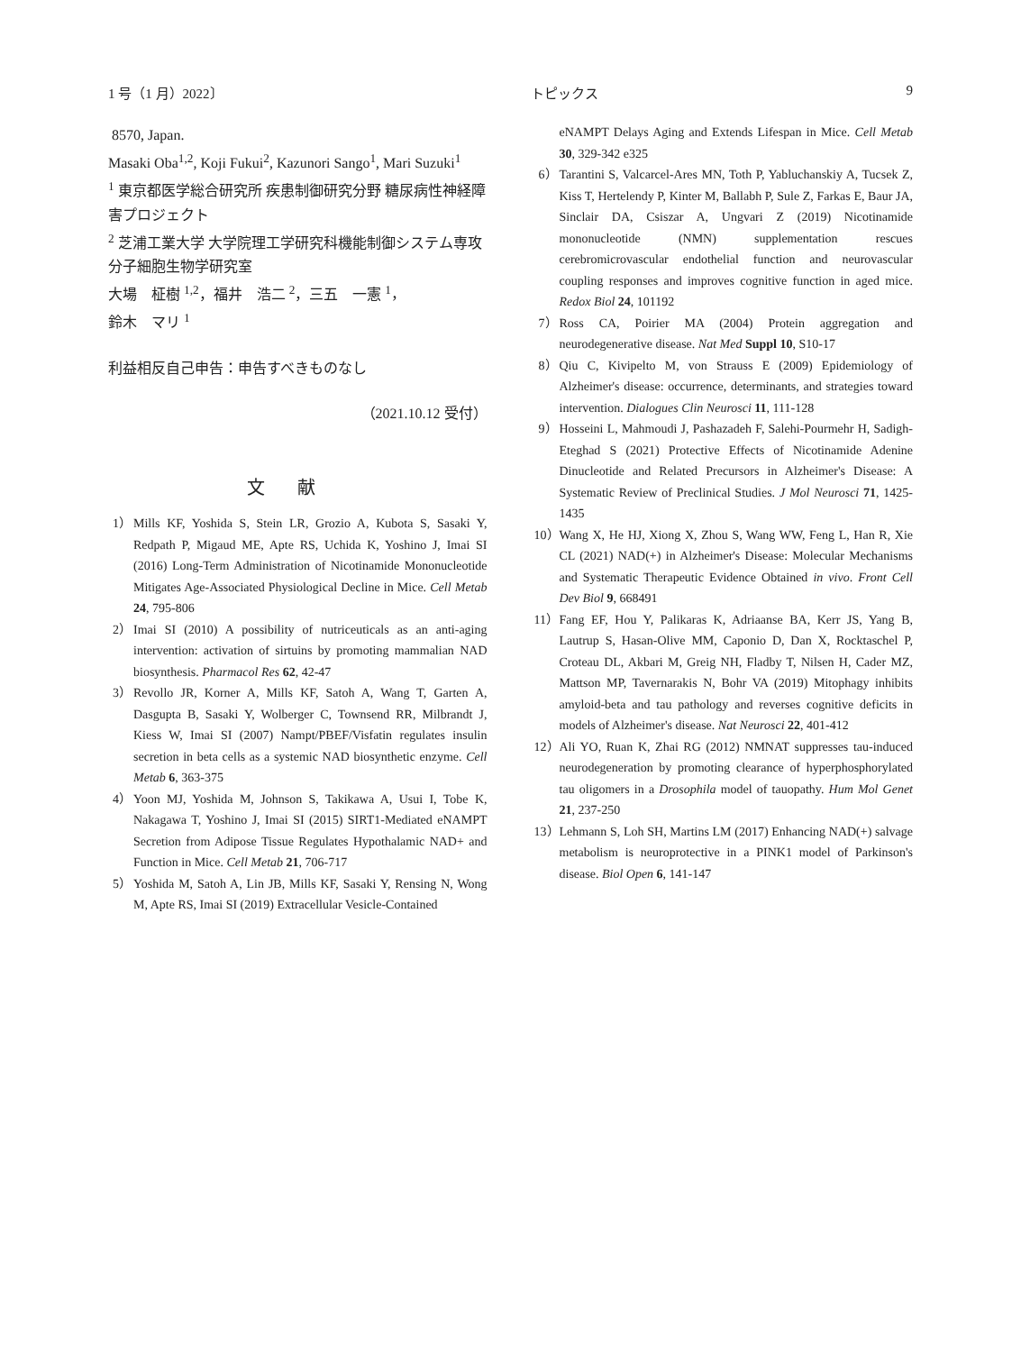1 号（1 月）2022〕 トピックス 9
8570, Japan.
Masaki Oba<sup>1,2</sup>, Koji Fukui<sup>2</sup>, Kazunori Sango<sup>1</sup>, Mari Suzuki<sup>1</sup>
<sup>1</sup> 東京都医学総合研究所 疾患制御研究分野 糖尿病性神経障害プロジェクト
<sup>2</sup> 芝浦工業大学 大学院理工学研究科機能制御システム専攻 分子細胞生物学研究室
大場　柾樹 <sup>1,2</sup>，福井　浩二 <sup>2</sup>，三五　一憲 <sup>1</sup>，
鈴木　マリ <sup>1</sup>
利益相反自己申告：申告すべきものなし
（2021.10.12 受付）
文献
1） Mills KF, Yoshida S, Stein LR, Grozio A, Kubota S, Sasaki Y, Redpath P, Migaud ME, Apte RS, Uchida K, Yoshino J, Imai SI (2016) Long-Term Administration of Nicotinamide Mononucleotide Mitigates Age-Associated Physiological Decline in Mice. Cell Metab 24, 795-806
2） Imai SI (2010) A possibility of nutriceuticals as an anti-aging intervention: activation of sirtuins by promoting mammalian NAD biosynthesis. Pharmacol Res 62, 42-47
3） Revollo JR, Korner A, Mills KF, Satoh A, Wang T, Garten A, Dasgupta B, Sasaki Y, Wolberger C, Townsend RR, Milbrandt J, Kiess W, Imai SI (2007) Nampt/PBEF/Visfatin regulates insulin secretion in beta cells as a systemic NAD biosynthetic enzyme. Cell Metab 6, 363-375
4） Yoon MJ, Yoshida M, Johnson S, Takikawa A, Usui I, Tobe K, Nakagawa T, Yoshino J, Imai SI (2015) SIRT1-Mediated eNAMPT Secretion from Adipose Tissue Regulates Hypothalamic NAD+ and Function in Mice. Cell Metab 21, 706-717
5） Yoshida M, Satoh A, Lin JB, Mills KF, Sasaki Y, Rensing N, Wong M, Apte RS, Imai SI (2019) Extracellular Vesicle-Contained
eNAMPT Delays Aging and Extends Lifespan in Mice. Cell Metab 30, 329-342 e325
6） Tarantini S, Valcarcel-Ares MN, Toth P, Yabluchanskiy A, Tucsek Z, Kiss T, Hertelendy P, Kinter M, Ballabh P, Sule Z, Farkas E, Baur JA, Sinclair DA, Csiszar A, Ungvari Z (2019) Nicotinamide mononucleotide (NMN) supplementation rescues cerebromicrovascular endothelial function and neurovascular coupling responses and improves cognitive function in aged mice. Redox Biol 24, 101192
7） Ross CA, Poirier MA (2004) Protein aggregation and neurodegenerative disease. Nat Med Suppl 10, S10-17
8） Qiu C, Kivipelto M, von Strauss E (2009) Epidemiology of Alzheimer's disease: occurrence, determinants, and strategies toward intervention. Dialogues Clin Neurosci 11, 111-128
9） Hosseini L, Mahmoudi J, Pashazadeh F, Salehi-Pourmehr H, Sadigh-Eteghad S (2021) Protective Effects of Nicotinamide Adenine Dinucleotide and Related Precursors in Alzheimer's Disease: A Systematic Review of Preclinical Studies. J Mol Neurosci 71, 1425-1435
10） Wang X, He HJ, Xiong X, Zhou S, Wang WW, Feng L, Han R, Xie CL (2021) NAD(+) in Alzheimer's Disease: Molecular Mechanisms and Systematic Therapeutic Evidence Obtained in vivo. Front Cell Dev Biol 9, 668491
11） Fang EF, Hou Y, Palikaras K, Adriaanse BA, Kerr JS, Yang B, Lautrup S, Hasan-Olive MM, Caponio D, Dan X, Rocktaschel P, Croteau DL, Akbari M, Greig NH, Fladby T, Nilsen H, Cader MZ, Mattson MP, Tavernarakis N, Bohr VA (2019) Mitophagy inhibits amyloid-beta and tau pathology and reverses cognitive deficits in models of Alzheimer's disease. Nat Neurosci 22, 401-412
12） Ali YO, Ruan K, Zhai RG (2012) NMNAT suppresses tau-induced neurodegeneration by promoting clearance of hyperphosphorylated tau oligomers in a Drosophila model of tauopathy. Hum Mol Genet 21, 237-250
13） Lehmann S, Loh SH, Martins LM (2017) Enhancing NAD(+) salvage metabolism is neuroprotective in a PINK1 model of Parkinson's disease. Biol Open 6, 141-147